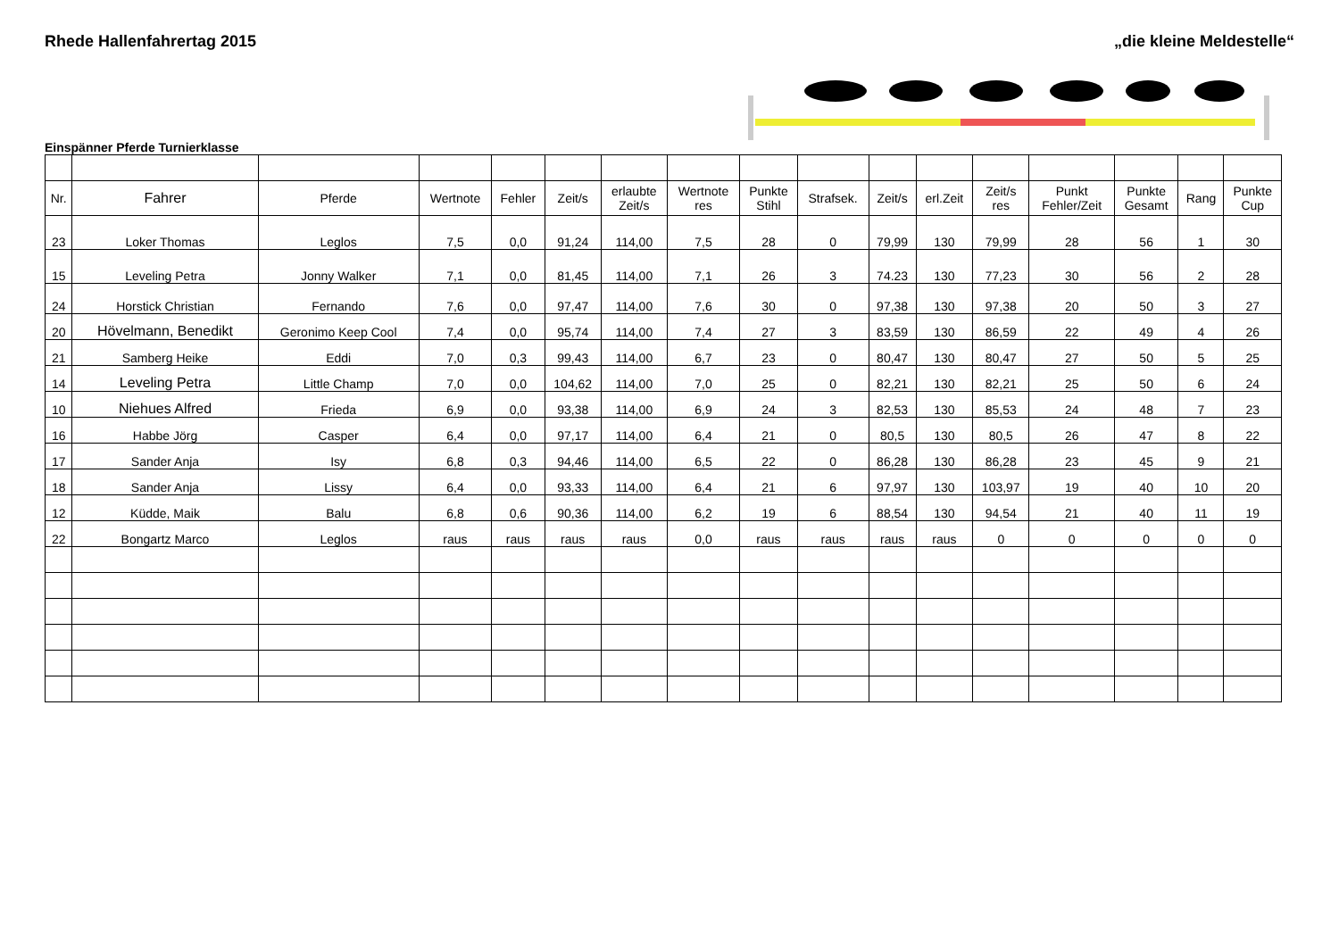Rhede Hallenfahrertag 2015 „die kleine Meldestelle“
Einspänner Pferde Turnierklasse
| Nr. | Fahrer | Pferde | Wertnote | Fehler | Zeit/s | erlaubte Zeit/s | Wertnote res | Punkte Stihl | Strafsek. | Zeit/s | erl.Zeit | Zeit/s res | Punkt Fehler/Zeit | Punkte Gesamt | Rang | Punkte Cup |
| --- | --- | --- | --- | --- | --- | --- | --- | --- | --- | --- | --- | --- | --- | --- | --- | --- |
| 23 | Loker Thomas | Leglos | 7,5 | 0,0 | 91,24 | 114,00 | 7,5 | 28 | 0 | 79,99 | 130 | 79,99 | 28 | 56 | 1 | 30 |
| 15 | Leveling Petra | Jonny Walker | 7,1 | 0,0 | 81,45 | 114,00 | 7,1 | 26 | 3 | 74.23 | 130 | 77,23 | 30 | 56 | 2 | 28 |
| 24 | Horstick Christian | Fernando | 7,6 | 0,0 | 97,47 | 114,00 | 7,6 | 30 | 0 | 97,38 | 130 | 97,38 | 20 | 50 | 3 | 27 |
| 20 | Hövelmann, Benedikt | Geronimo Keep Cool | 7,4 | 0,0 | 95,74 | 114,00 | 7,4 | 27 | 3 | 83,59 | 130 | 86,59 | 22 | 49 | 4 | 26 |
| 21 | Samberg Heike | Eddi | 7,0 | 0,3 | 99,43 | 114,00 | 6,7 | 23 | 0 | 80,47 | 130 | 80,47 | 27 | 50 | 5 | 25 |
| 14 | Leveling Petra | Little Champ | 7,0 | 0,0 | 104,62 | 114,00 | 7,0 | 25 | 0 | 82,21 | 130 | 82,21 | 25 | 50 | 6 | 24 |
| 10 | Niehues Alfred | Frieda | 6,9 | 0,0 | 93,38 | 114,00 | 6,9 | 24 | 3 | 82,53 | 130 | 85,53 | 24 | 48 | 7 | 23 |
| 16 | Habbe Jörg | Casper | 6,4 | 0,0 | 97,17 | 114,00 | 6,4 | 21 | 0 | 80,5 | 130 | 80,5 | 26 | 47 | 8 | 22 |
| 17 | Sander Anja | Isy | 6,8 | 0,3 | 94,46 | 114,00 | 6,5 | 22 | 0 | 86,28 | 130 | 86,28 | 23 | 45 | 9 | 21 |
| 18 | Sander Anja | Lissy | 6,4 | 0,0 | 93,33 | 114,00 | 6,4 | 21 | 6 | 97,97 | 130 | 103,97 | 19 | 40 | 10 | 20 |
| 12 | Küdde, Maik | Balu | 6,8 | 0,6 | 90,36 | 114,00 | 6,2 | 19 | 6 | 88,54 | 130 | 94,54 | 21 | 40 | 11 | 19 |
| 22 | Bongartz Marco | Leglos | raus | raus | raus | raus | 0,0 | raus | raus | raus | raus | 0 | 0 | 0 | 0 | 0 |